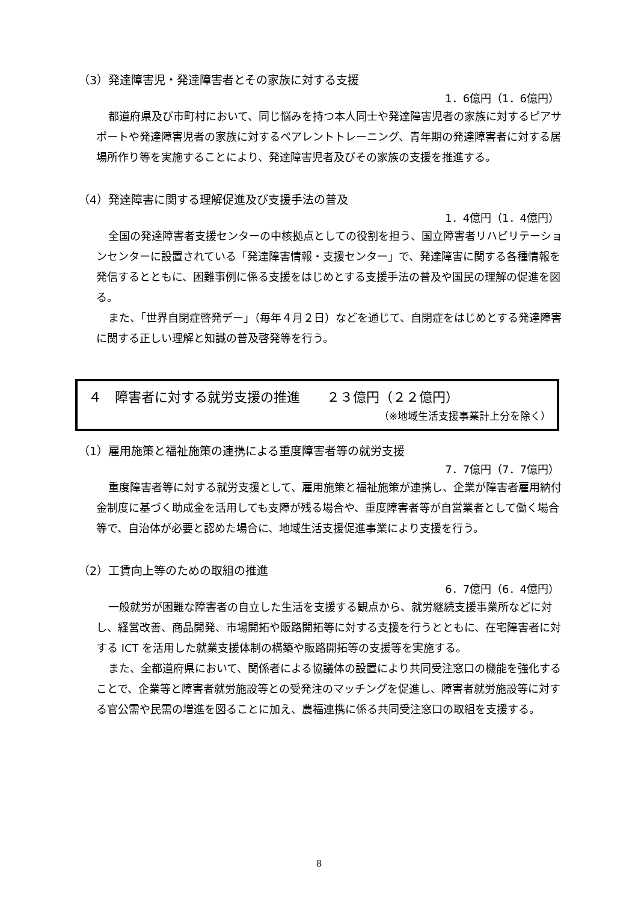（3）発達障害児・発達障害者とその家族に対する支援
1．6億円（1．6億円）
都道府県及び市町村において、同じ悩みを持つ本人同士や発達障害児者の家族に対するピアサポートや発達障害児者の家族に対するペアレントトレーニング、青年期の発達障害者に対する居場所作り等を実施することにより、発達障害児者及びその家族の支援を推進する。
（4）発達障害に関する理解促進及び支援手法の普及
1．4億円（1．4億円）
全国の発達障害者支援センターの中核拠点としての役割を担う、国立障害者リハビリテーションセンターに設置されている「発達障害情報・支援センター」で、発達障害に関する各種情報を発信するとともに、困難事例に係る支援をはじめとする支援手法の普及や国民の理解の促進を図る。
また、「世界自閉症啓発デー」（毎年４月２日）などを通じて、自閉症をはじめとする発達障害に関する正しい理解と知識の普及啓発等を行う。
４　障害者に対する就労支援の推進　　２３億円（２２億円）
（※地域生活支援事業計上分を除く）
（1）雇用施策と福祉施策の連携による重度障害者等の就労支援
7．7億円（7．7億円）
重度障害者等に対する就労支援として、雇用施策と福祉施策が連携し、企業が障害者雇用納付金制度に基づく助成金を活用しても支障が残る場合や、重度障害者等が自営業者として働く場合等で、自治体が必要と認めた場合に、地域生活支援促進事業により支援を行う。
（2）工賃向上等のための取組の推進
6．7億円（6．4億円）
一般就労が困難な障害者の自立した生活を支援する観点から、就労継続支援事業所などに対し、経営改善、商品開発、市場開拓や販路開拓等に対する支援を行うとともに、在宅障害者に対する ICT を活用した就業支援体制の構築や販路開拓等の支援等を実施する。
また、全都道府県において、関係者による協議体の設置により共同受注窓口の機能を強化することで、企業等と障害者就労施設等との受発注のマッチングを促進し、障害者就労施設等に対する官公需や民需の増進を図ることに加え、農福連携に係る共同受注窓口の取組を支援する。
8